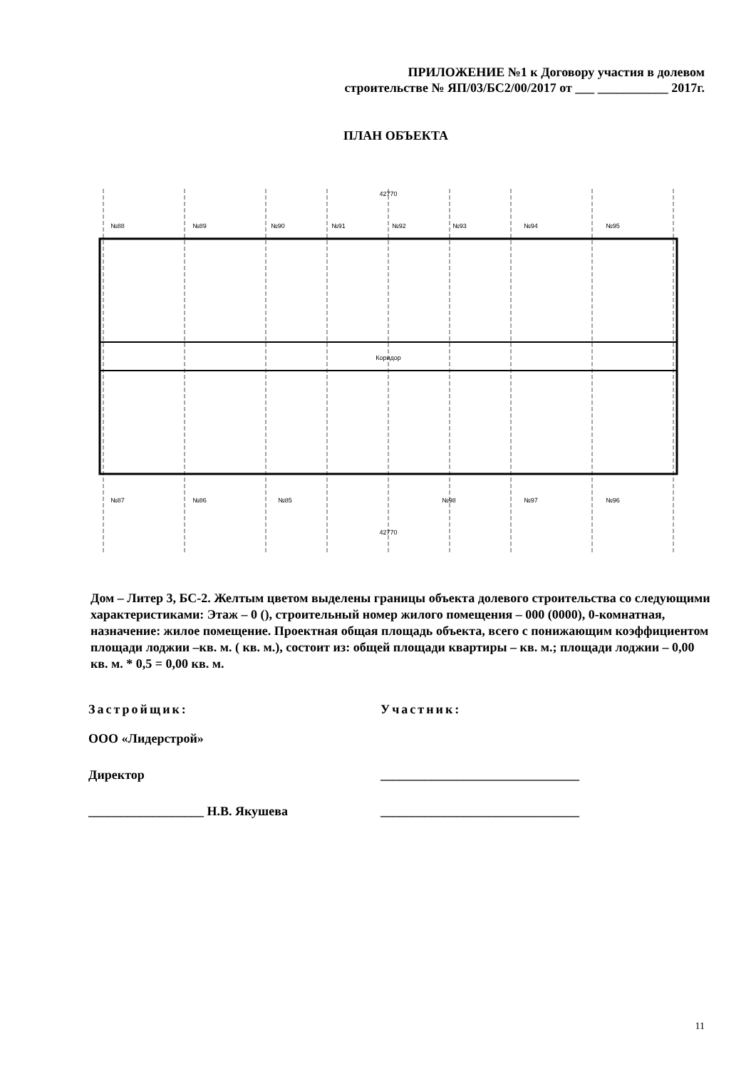ПРИЛОЖЕНИЕ №1 к Договору участия в долевом
строительстве № ЯП/03/БС2/00/2017 от ___ ___________ 2017г.
ПЛАН ОБЪЕКТА
№88
№89
№90
№91
№92
№93
№94
№95
№87
№86
№85
№98
№97
№96
42770
42770
Коридор
Дом – Литер 3, БС-2. Желтым цветом выделены границы объекта долевого строительства со следующими характеристиками: Этаж – 0 (), строительный номер жилого помещения – 000 (0000), 0-комнатная, назначение: жилое помещение. Проектная общая площадь объекта, всего с понижающим коэффициентом площади лоджии –кв. м. ( кв. м.), состоит из: общей площади квартиры – кв. м.; площади лоджии – 0,00 кв. м. * 0,5 = 0,00 кв. м.
Застройщик:
ООО «Лидерстрой»
Директор
__________________ Н.В. Якушева
Участник:
_______________________________
_______________________________
11